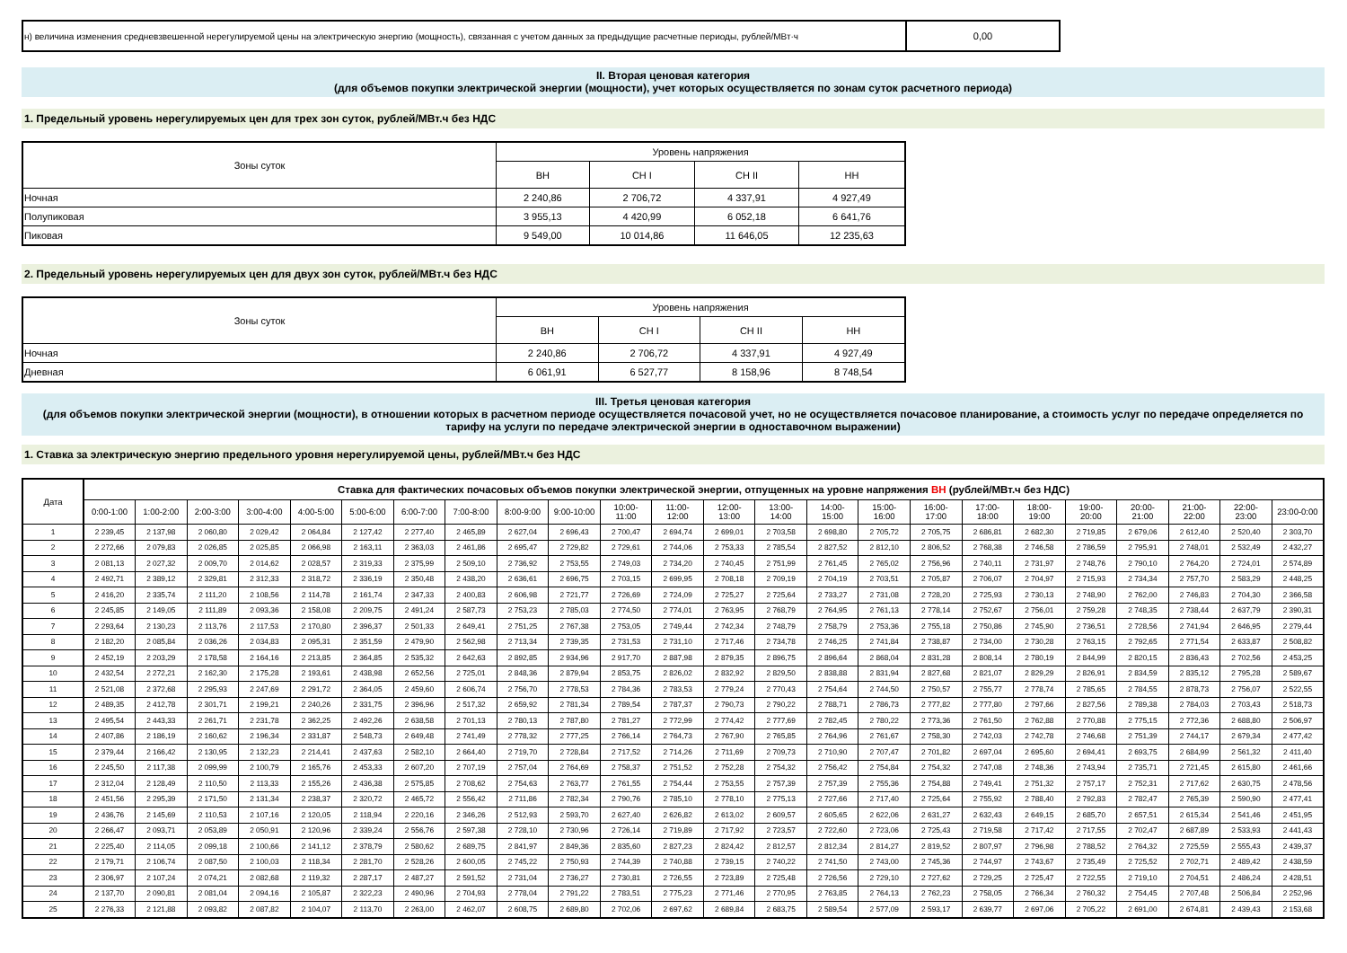| н) величина изменения средневзвешенной нерегулируемой цены на электрическую энергию (мощность), связанная с учетом данных за предыдущие расчетные периоды, рублей/МВт·ч | 0,00 |
II. Вторая ценовая категория
(для объемов покупки электрической энергии (мощности), учет которых осуществляется по зонам суток расчетного периода)
1. Предельный уровень нерегулируемых цен для трех зон суток, рублей/МВт.ч без НДС
| Зоны суток | Уровень напряжения | | | |
| | ВН | СН I | СН II | НН |
| Ночная | 2 240,86 | 2 706,72 | 4 337,91 | 4 927,49 |
| Полупиковая | 3 955,13 | 4 420,99 | 6 052,18 | 6 641,76 |
| Пиковая | 9 549,00 | 10 014,86 | 11 646,05 | 12 235,63 |
2. Предельный уровень нерегулируемых цен для двух зон суток, рублей/МВт.ч без НДС
| Зоны суток | Уровень напряжения | | | |
| | ВН | СН I | СН II | НН |
| Ночная | 2 240,86 | 2 706,72 | 4 337,91 | 4 927,49 |
| Дневная | 6 061,91 | 6 527,77 | 8 158,96 | 8 748,54 |
III. Третья ценовая категория
(для объемов покупки электрической энергии (мощности), в отношении которых в расчетном периоде осуществляется почасовой учет, но не осуществляется почасовое планирование, а стоимость услуг по передаче определяется по тарифу на услуги по передаче электрической энергии в одноставочном выражении)
1. Ставка за электрическую энергию предельного уровня нерегулируемой цены, рублей/МВт.ч без НДС
| Дата | Ставка для фактических почасовых объемов покупки электрической энергии, отпущенных на уровне напряжения ВН (рублей/МВт.ч без НДС) | | | | | | | | | | | | | | | | | | | | | | | |
| --- | --- | --- | --- | --- | --- | --- | --- | --- | --- | --- | --- | --- | --- | --- | --- | --- | --- | --- | --- | --- | --- | --- | --- | --- |
| | 0:00-1:00 | 1:00-2:00 | 2:00-3:00 | 3:00-4:00 | 4:00-5:00 | 5:00-6:00 | 6:00-7:00 | 7:00-8:00 | 8:00-9:00 | 9:00-10:00 | 10:00- 11:00 | 11:00- 12:00 | 12:00- 13:00 | 13:00- 14:00 | 14:00- 15:00 | 15:00- 16:00 | 16:00- 17:00 | 17:00- 18:00 | 18:00- 19:00 | 19:00- 20:00 | 20:00- 21:00 | 21:00- 22:00 | 22:00- 23:00 | 23:00-0:00 |
| 1 | 2 239,45 | 2 137,98 | 2 060,80 | 2 029,42 | 2 064,84 | 2 127,42 | 2 277,40 | 2 465,89 | 2 627,04 | 2 696,43 | 2 700,47 | 2 694,74 | 2 699,01 | 2 703,58 | 2 698,80 | 2 705,72 | 2 705,75 | 2 686,81 | 2 682,30 | 2 719,85 | 2 679,06 | 2 612,40 | 2 520,40 | 2 303,70 |
| 2 | 2 272,66 | 2 079,83 | 2 026,85 | 2 025,85 | 2 066,98 | 2 163,11 | 2 363,03 | 2 461,86 | 2 695,47 | 2 729,82 | 2 729,61 | 2 744,06 | 2 753,33 | 2 785,54 | 2 827,52 | 2 812,10 | 2 806,52 | 2 768,38 | 2 746,58 | 2 786,59 | 2 795,91 | 2 748,01 | 2 532,49 | 2 432,27 |
| 3 | 2 081,13 | 2 027,32 | 2 009,70 | 2 014,62 | 2 028,57 | 2 319,33 | 2 375,99 | 2 509,10 | 2 736,92 | 2 753,55 | 2 749,03 | 2 734,20 | 2 740,45 | 2 751,99 | 2 761,45 | 2 765,02 | 2 756,96 | 2 740,11 | 2 731,97 | 2 748,76 | 2 790,10 | 2 764,20 | 2 724,01 | 2 574,89 |
| 4 | 2 492,71 | 2 389,12 | 2 329,81 | 2 312,33 | 2 318,72 | 2 336,19 | 2 350,48 | 2 438,20 | 2 636,61 | 2 696,75 | 2 703,15 | 2 699,95 | 2 708,18 | 2 709,19 | 2 704,19 | 2 703,51 | 2 705,87 | 2 706,07 | 2 704,97 | 2 715,93 | 2 734,34 | 2 757,70 | 2 583,29 | 2 448,25 |
| 5 | 2 416,20 | 2 335,74 | 2 111,20 | 2 108,56 | 2 114,78 | 2 161,74 | 2 347,33 | 2 400,83 | 2 606,98 | 2 721,77 | 2 726,69 | 2 724,09 | 2 725,27 | 2 725,64 | 2 733,27 | 2 731,08 | 2 728,20 | 2 725,93 | 2 730,13 | 2 748,90 | 2 762,00 | 2 746,83 | 2 704,30 | 2 366,58 |
| 6 | 2 245,85 | 2 149,05 | 2 111,89 | 2 093,36 | 2 158,08 | 2 209,75 | 2 491,24 | 2 587,73 | 2 753,23 | 2 785,03 | 2 774,50 | 2 774,01 | 2 763,95 | 2 768,79 | 2 764,95 | 2 761,13 | 2 778,14 | 2 752,67 | 2 756,01 | 2 759,28 | 2 748,35 | 2 738,44 | 2 637,79 | 2 390,31 |
| 7 | 2 293,64 | 2 130,23 | 2 113,76 | 2 117,53 | 2 170,80 | 2 396,37 | 2 501,33 | 2 649,41 | 2 751,25 | 2 767,38 | 2 753,05 | 2 749,44 | 2 742,34 | 2 748,79 | 2 758,79 | 2 753,36 | 2 755,18 | 2 750,86 | 2 745,90 | 2 736,51 | 2 728,56 | 2 741,94 | 2 646,95 | 2 279,44 |
| 8 | 2 182,20 | 2 085,84 | 2 036,26 | 2 034,83 | 2 095,31 | 2 351,59 | 2 479,90 | 2 562,98 | 2 713,34 | 2 739,35 | 2 731,53 | 2 731,10 | 2 717,46 | 2 734,78 | 2 746,25 | 2 741,84 | 2 738,87 | 2 734,00 | 2 730,28 | 2 763,15 | 2 792,65 | 2 771,54 | 2 633,87 | 2 508,82 |
| 9 | 2 452,19 | 2 203,29 | 2 178,58 | 2 164,16 | 2 213,85 | 2 364,85 | 2 535,32 | 2 642,63 | 2 892,85 | 2 934,96 | 2 917,70 | 2 887,98 | 2 879,35 | 2 896,75 | 2 896,64 | 2 868,04 | 2 831,28 | 2 808,14 | 2 780,19 | 2 844,99 | 2 820,15 | 2 836,43 | 2 702,56 | 2 453,25 |
| 10 | 2 432,54 | 2 272,21 | 2 162,30 | 2 175,28 | 2 193,61 | 2 438,98 | 2 652,56 | 2 725,01 | 2 848,36 | 2 879,94 | 2 853,75 | 2 826,02 | 2 832,92 | 2 829,50 | 2 838,88 | 2 831,94 | 2 827,68 | 2 821,07 | 2 829,29 | 2 826,91 | 2 834,59 | 2 835,12 | 2 795,28 | 2 589,67 |
| 11 | 2 521,08 | 2 372,68 | 2 295,93 | 2 247,69 | 2 291,72 | 2 364,05 | 2 459,60 | 2 606,74 | 2 756,70 | 2 778,53 | 2 784,36 | 2 783,53 | 2 779,24 | 2 770,43 | 2 754,64 | 2 744,50 | 2 750,57 | 2 755,77 | 2 778,74 | 2 785,65 | 2 784,55 | 2 878,73 | 2 756,07 | 2 522,55 |
| 12 | 2 489,35 | 2 412,78 | 2 301,71 | 2 199,21 | 2 240,26 | 2 331,75 | 2 396,96 | 2 517,32 | 2 659,92 | 2 781,34 | 2 789,54 | 2 787,37 | 2 790,73 | 2 790,22 | 2 788,71 | 2 786,73 | 2 777,82 | 2 777,80 | 2 797,66 | 2 827,56 | 2 789,38 | 2 784,03 | 2 703,43 | 2 518,73 |
| 13 | 2 495,54 | 2 443,33 | 2 261,71 | 2 231,78 | 2 362,25 | 2 492,26 | 2 638,58 | 2 701,13 | 2 780,13 | 2 787,80 | 2 781,27 | 2 772,99 | 2 774,42 | 2 777,69 | 2 782,45 | 2 780,22 | 2 773,36 | 2 761,50 | 2 762,88 | 2 770,88 | 2 775,15 | 2 772,36 | 2 688,80 | 2 506,97 |
| 14 | 2 407,86 | 2 186,19 | 2 160,62 | 2 196,34 | 2 331,87 | 2 548,73 | 2 649,48 | 2 741,49 | 2 778,32 | 2 777,25 | 2 766,14 | 2 764,73 | 2 767,90 | 2 765,85 | 2 764,96 | 2 761,67 | 2 758,30 | 2 742,03 | 2 742,78 | 2 746,68 | 2 751,39 | 2 744,17 | 2 679,34 | 2 477,42 |
| 15 | 2 379,44 | 2 166,42 | 2 130,95 | 2 132,23 | 2 214,41 | 2 437,63 | 2 582,10 | 2 664,40 | 2 719,70 | 2 728,84 | 2 717,52 | 2 714,26 | 2 711,69 | 2 709,73 | 2 710,90 | 2 707,47 | 2 701,82 | 2 697,04 | 2 695,60 | 2 694,41 | 2 693,75 | 2 684,99 | 2 561,32 | 2 411,40 |
| 16 | 2 245,50 | 2 117,38 | 2 099,99 | 2 100,79 | 2 165,76 | 2 453,33 | 2 607,20 | 2 707,19 | 2 757,04 | 2 764,69 | 2 758,37 | 2 751,52 | 2 752,28 | 2 754,32 | 2 756,42 | 2 754,84 | 2 754,32 | 2 747,08 | 2 748,36 | 2 743,94 | 2 735,71 | 2 721,45 | 2 615,80 | 2 461,66 |
| 17 | 2 312,04 | 2 128,49 | 2 110,50 | 2 113,33 | 2 155,26 | 2 436,38 | 2 575,85 | 2 708,62 | 2 754,63 | 2 763,77 | 2 761,55 | 2 754,44 | 2 753,55 | 2 757,39 | 2 757,39 | 2 755,36 | 2 754,88 | 2 749,41 | 2 751,32 | 2 757,17 | 2 752,31 | 2 717,62 | 2 630,75 | 2 478,56 |
| 18 | 2 451,56 | 2 295,39 | 2 171,50 | 2 131,34 | 2 238,37 | 2 320,72 | 2 465,72 | 2 556,42 | 2 711,86 | 2 782,34 | 2 790,76 | 2 785,10 | 2 778,10 | 2 775,13 | 2 727,66 | 2 717,40 | 2 725,64 | 2 755,92 | 2 788,40 | 2 792,83 | 2 782,47 | 2 765,39 | 2 590,90 | 2 477,41 |
| 19 | 2 436,76 | 2 145,69 | 2 110,53 | 2 107,16 | 2 120,05 | 2 118,94 | 2 220,16 | 2 346,26 | 2 512,93 | 2 593,70 | 2 627,40 | 2 626,82 | 2 613,02 | 2 609,57 | 2 605,65 | 2 622,06 | 2 631,27 | 2 632,43 | 2 649,15 | 2 685,70 | 2 657,51 | 2 615,34 | 2 541,46 | 2 451,95 |
| 20 | 2 266,47 | 2 093,71 | 2 053,89 | 2 050,91 | 2 120,96 | 2 339,24 | 2 556,76 | 2 597,38 | 2 728,10 | 2 730,96 | 2 726,14 | 2 719,89 | 2 717,92 | 2 723,57 | 2 722,60 | 2 723,06 | 2 725,43 | 2 719,58 | 2 717,42 | 2 717,55 | 2 702,47 | 2 687,89 | 2 533,93 | 2 441,43 |
| 21 | 2 225,40 | 2 114,05 | 2 099,18 | 2 100,66 | 2 141,12 | 2 378,79 | 2 580,62 | 2 689,75 | 2 841,97 | 2 849,36 | 2 835,60 | 2 827,23 | 2 824,42 | 2 812,57 | 2 812,34 | 2 814,27 | 2 819,52 | 2 807,97 | 2 796,98 | 2 788,52 | 2 764,32 | 2 725,59 | 2 555,43 | 2 439,37 |
| 22 | 2 179,71 | 2 106,74 | 2 087,50 | 2 100,03 | 2 118,34 | 2 281,70 | 2 528,26 | 2 600,05 | 2 745,22 | 2 750,93 | 2 744,39 | 2 740,88 | 2 739,15 | 2 740,22 | 2 741,50 | 2 743,00 | 2 745,36 | 2 744,97 | 2 743,67 | 2 735,49 | 2 725,52 | 2 702,71 | 2 489,42 | 2 438,59 |
| 23 | 2 306,97 | 2 107,24 | 2 074,21 | 2 082,68 | 2 119,32 | 2 287,17 | 2 487,27 | 2 591,52 | 2 731,04 | 2 736,27 | 2 730,81 | 2 726,55 | 2 723,89 | 2 725,48 | 2 726,56 | 2 729,10 | 2 727,62 | 2 729,25 | 2 725,47 | 2 722,55 | 2 719,10 | 2 704,51 | 2 486,24 | 2 428,51 |
| 24 | 2 137,70 | 2 090,81 | 2 081,04 | 2 094,16 | 2 105,87 | 2 322,23 | 2 490,96 | 2 704,93 | 2 778,04 | 2 791,22 | 2 783,51 | 2 775,23 | 2 771,46 | 2 770,95 | 2 763,85 | 2 764,13 | 2 762,23 | 2 758,05 | 2 766,34 | 2 760,32 | 2 754,45 | 2 707,48 | 2 506,84 | 2 252,96 |
| 25 | 2 276,33 | 2 121,88 | 2 093,82 | 2 087,82 | 2 104,07 | 2 113,70 | 2 263,00 | 2 462,07 | 2 608,75 | 2 689,80 | 2 702,06 | 2 697,62 | 2 689,84 | 2 683,75 | 2 589,54 | 2 577,09 | 2 593,17 | 2 639,77 | 2 697,06 | 2 705,22 | 2 691,00 | 2 674,81 | 2 439,43 | 2 153,68 |